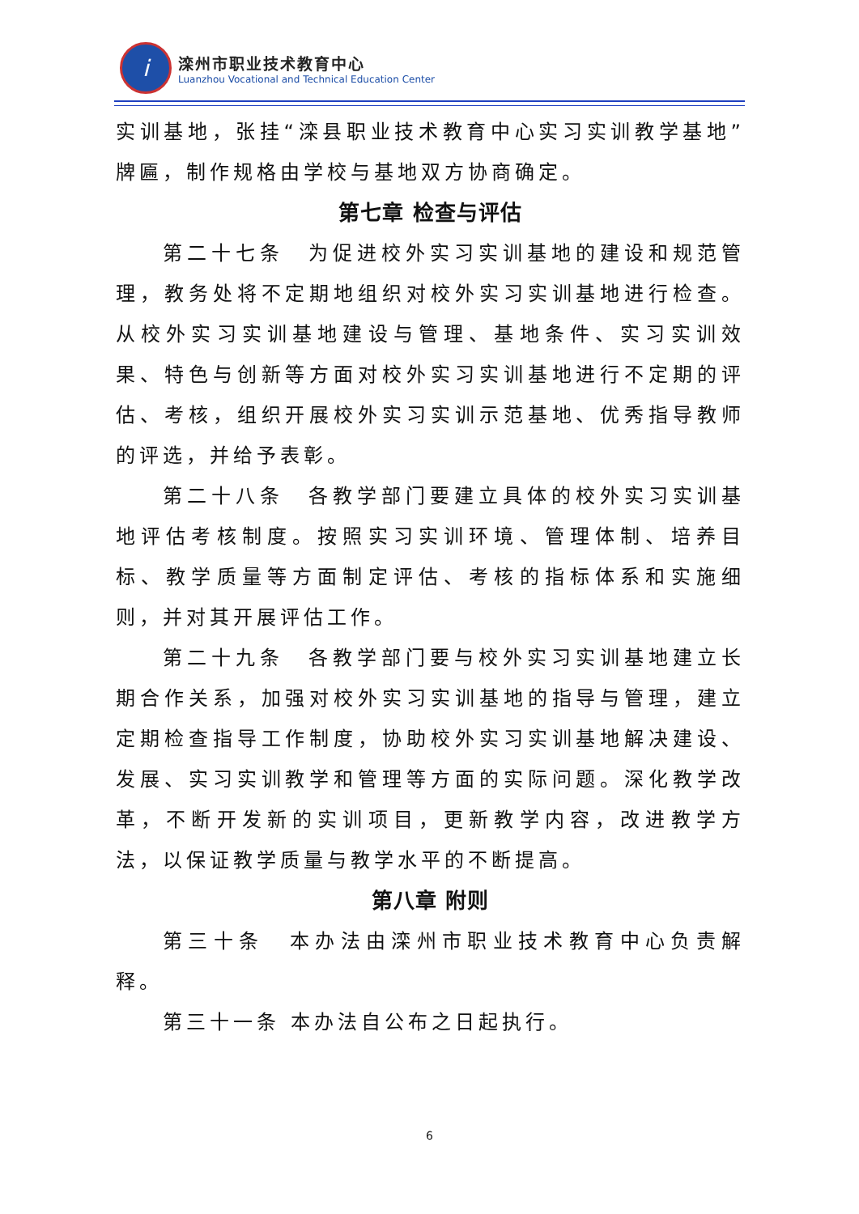i
滦州市职业技术教育中心
Luanzhou Vocational and Technical Education Center
实训基地，张挂“滦县职业技术教育中心实习实训教学基地”牌匾，制作规格由学校与基地双方协商确定。
第七章 检查与评估
第二十七条　为促进校外实习实训基地的建设和规范管理，教务处将不定期地组织对校外实习实训基地进行检查。从校外实习实训基地建设与管理、基地条件、实习实训效果、特色与创新等方面对校外实习实训基地进行不定期的评估、考核，组织开展校外实习实训示范基地、优秀指导教师的评选，并给予表彰。
第二十八条　各教学部门要建立具体的校外实习实训基地评估考核制度。按照实习实训环境、管理体制、培养目标、教学质量等方面制定评估、考核的指标体系和实施细则，并对其开展评估工作。
第二十九条　各教学部门要与校外实习实训基地建立长期合作关系，加强对校外实习实训基地的指导与管理，建立定期检查指导工作制度，协助校外实习实训基地解决建设、发展、实习实训教学和管理等方面的实际问题。深化教学改革，不断开发新的实训项目，更新教学内容，改进教学方法，以保证教学质量与教学水平的不断提高。
第八章 附则
第三十条　本办法由滦州市职业技术教育中心负责解释。
第三十一条 本办法自公布之日起执行。
6